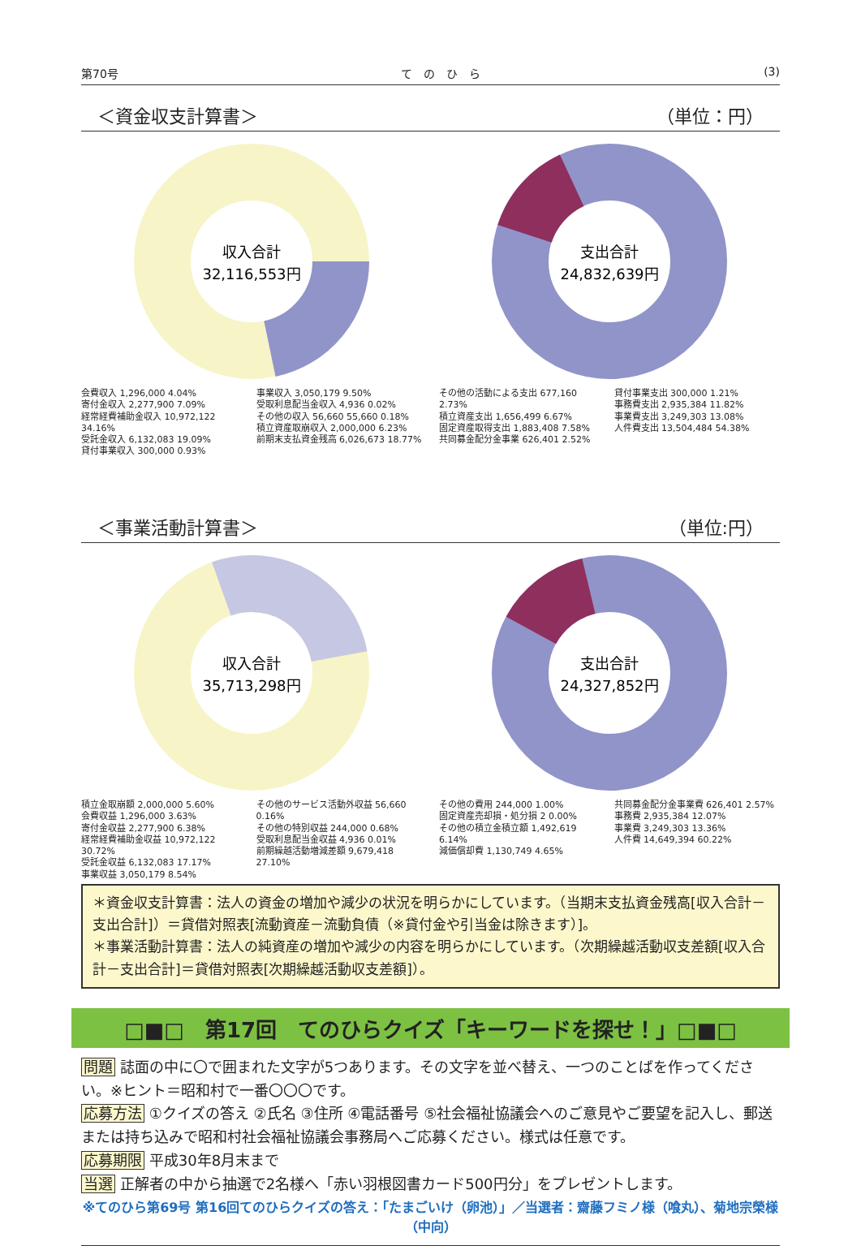第70号 て　の　ひ　ら (3)
＜資金収支計算書＞ （単位：円）
収入合計
32,116,553円
会費収入 1,296,000 4.04%
寄付金収入 2,277,900 7.09%
経常経費補助金収入 10,972,122 34.16%
受託金収入 6,132,083 19.09%
貸付事業収入 300,000 0.93%
事業収入 3,050,179 9.50%
受取利息配当金収入 4,936 0.02%
その他の収入 56,660 55,660 0.18%
積立資産取崩収入 2,000,000 6.23%
前期末支払資金残高 6,026,673 18.77%
支出合計
24,832,639円
その他の活動による支出 677,160 2.73%
積立資産支出 1,656,499 6.67%
固定資産取得支出 1,883,408 7.58%
共同募金配分金事業 626,401 2.52%
貸付事業支出 300,000 1.21%
事務費支出 2,935,384 11.82%
事業費支出 3,249,303 13.08%
人件費支出 13,504,484 54.38%
＜事業活動計算書＞ （単位:円）
収入合計
35,713,298円
積立金取崩額 2,000,000 5.60%
会費収益 1,296,000 3.63%
寄付金収益 2,277,900 6.38%
経常経費補助金収益 10,972,122 30.72%
受託金収益 6,132,083 17.17%
事業収益 3,050,179 8.54%
その他のサービス活動外収益 56,660 0.16%
その他の特別収益 244,000 0.68%
受取利息配当金収益 4,936 0.01%
前期繰越活動増減差額 9,679,418 27.10%
支出合計
24,327,852円
その他の費用 244,000 1.00%
固定資産売却損・処分損 2 0.00%
その他の積立金積立額 1,492,619 6.14%
減価償却費 1,130,749 4.65%
共同募金配分金事業費 626,401 2.57%
事務費 2,935,384 12.07%
事業費 3,249,303 13.36%
人件費 14,649,394 60.22%
＊資金収支計算書：法人の資金の増加や減少の状況を明らかにしています。（当期末支払資金残高[収入合計－支出合計]）＝貸借対照表[流動資産－流動負債（※貸付金や引当金は除きます）]。
＊事業活動計算書：法人の純資産の増加や減少の内容を明らかにしています。（次期繰越活動収支差額[収入合計－支出合計]＝貸借対照表[次期繰越活動収支差額]）。
□■□　第17回　てのひらクイズ「キーワードを探せ！」□■□
問題 誌面の中に〇で囲まれた文字が5つあります。その文字を並べ替え、一つのことばを作ってください。※ヒント＝昭和村で一番〇〇〇です。
応募方法 ①クイズの答え ②氏名 ③住所 ④電話番号 ⑤社会福祉協議会へのご意見やご要望を記入し、郵送または持ち込みで昭和村社会福祉協議会事務局へご応募ください。様式は任意です。
応募期限 平成30年8月末まで
当選 正解者の中から抽選で2名様へ「赤い羽根図書カード500円分」をプレゼントします。
※てのひら第69号 第16回てのひらクイズの答え：「たまごいけ（卵池）」／当選者：齋藤フミノ様（喰丸）、菊地宗榮様（中向）